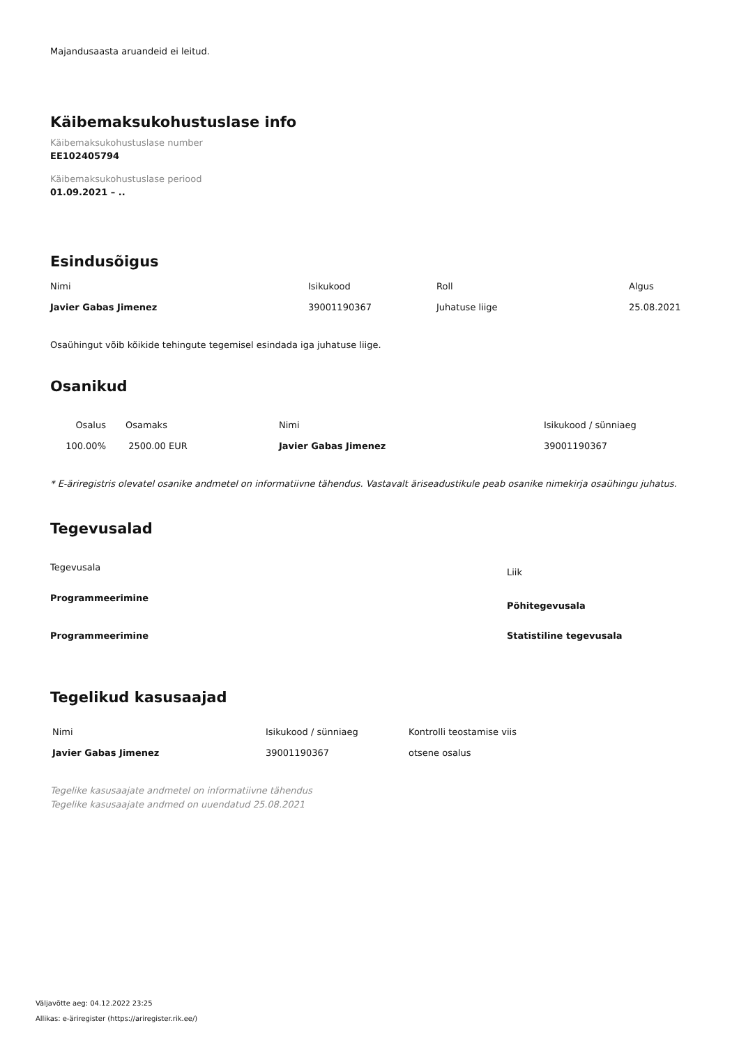Majandusaasta aruandeid ei leitud.
Käibemaksukohustuslase info
Käibemaksukohustuslase number
EE102405794
Käibemaksukohustuslase periood
01.09.2021 – ..
Esindusõigus
| Nimi | Isikukood | Roll | Algus |
| --- | --- | --- | --- |
| Javier Gabas Jimenez | 39001190367 | Juhatuse liige | 25.08.2021 |
Osaühingut võib kõikide tehingute tegemisel esindada iga juhatuse liige.
Osanikud
| Osalus | Osamaks | Nimi | Isikukood / sünniaeg |
| --- | --- | --- | --- |
| 100.00% | 2500.00 EUR | Javier Gabas Jimenez | 39001190367 |
* E-äriregistris olevatel osanike andmetel on informatiivne tähendus. Vastavalt äriseadustikule peab osanike nimekirja osaühingu juhatus.
Tegevusalad
| Tegevusala | Liik |
| --- | --- |
| Programmeerimine | Põhitegevusala |
| Programmeerimine | Statistiline tegevusala |
Tegelikud kasusaajad
| Nimi | Isikukood / sünniaeg | Kontrolli teostamise viis |
| --- | --- | --- |
| Javier Gabas Jimenez | 39001190367 | otsene osalus |
Tegelike kasusaajate andmetel on informatiivne tähendus
Tegelike kasusaajate andmed on uuendatud 25.08.2021
Väljavõtte aeg: 04.12.2022 23:25
Allikas: e-äriregister (https://ariregister.rik.ee/)